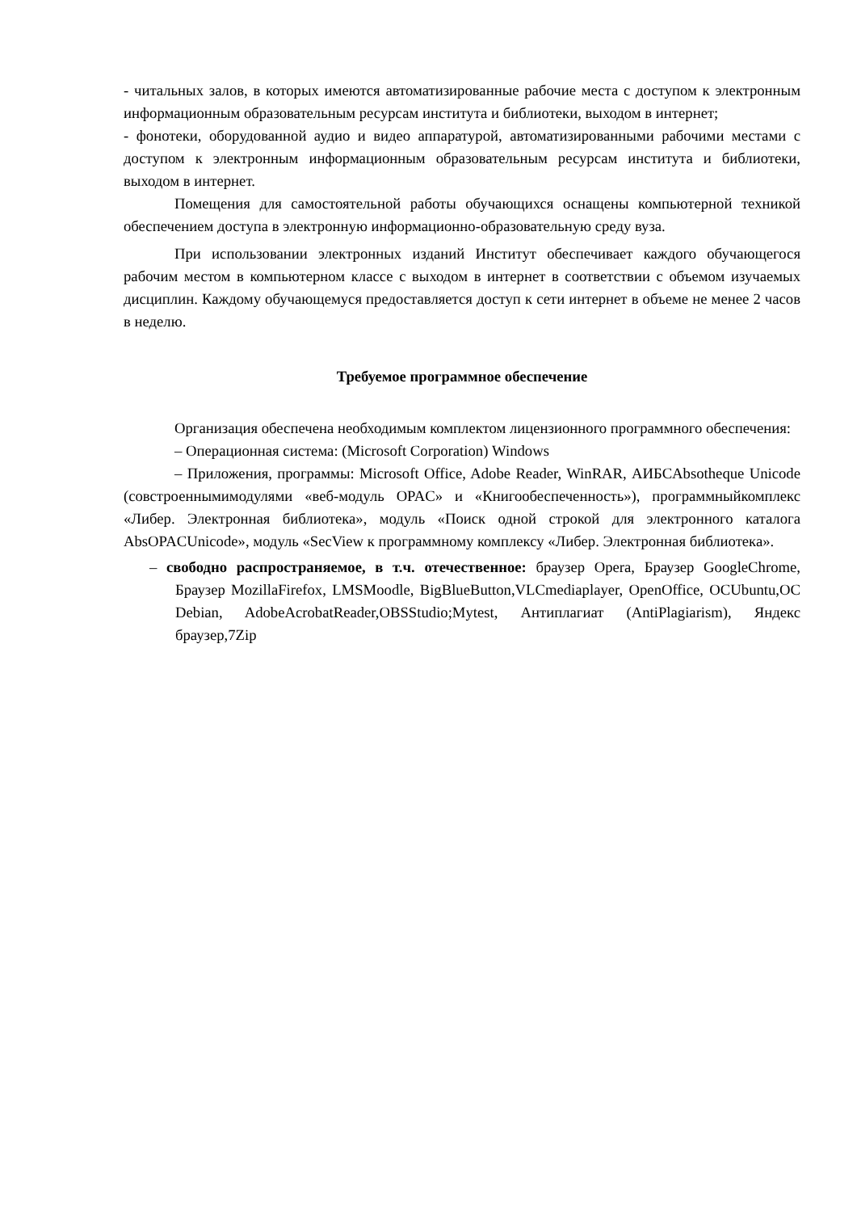- читальных залов, в которых имеются автоматизированные рабочие места с доступом к электронным информационным образовательным ресурсам института и библиотеки, выходом в интернет;
- фонотеки, оборудованной аудио и видео аппаратурой, автоматизированными рабочими местами с доступом к электронным информационным образовательным ресурсам института и библиотеки, выходом в интернет.
Помещения для самостоятельной работы обучающихся оснащены компьютерной техникой обеспечением доступа в электронную информационно-образовательную среду вуза.
При использовании электронных изданий Институт обеспечивает каждого обучающегося рабочим местом в компьютерном классе с выходом в интернет в соответствии с объемом изучаемых дисциплин. Каждому обучающемуся предоставляется доступ к сети интернет в объеме не менее 2 часов в неделю.
Требуемое программное обеспечение
Организация обеспечена необходимым комплектом лицензионного программного обеспечения:
– Операционная система: (Microsoft Corporation) Windows
– Приложения, программы: Microsoft Office, Adobe Reader, WinRAR, АИБСAbsotheque Unicode (совстроеннымимодулями «веб-модуль OPAC» и «Книгообеспеченность»), программныйкомплекс «Либер. Электронная библиотека», модуль «Поиск одной строкой для электронного каталога AbsOPACUnicode», модуль «SecView к программному комплексу «Либер. Электронная библиотека».
– свободно распространяемое, в т.ч. отечественное: браузер Opera, Браузер GoogleChrome, Браузер MozillaFirefox, LMSMoodle, BigBlueButton,VLCmediaplayer, OpenOffice, OCUbuntu,OC Debian, AdobeAcrobatReader,OBSStudio;Mytest, Антиплагиат (AntiPlagiarism), Яндекс браузер,7Zip